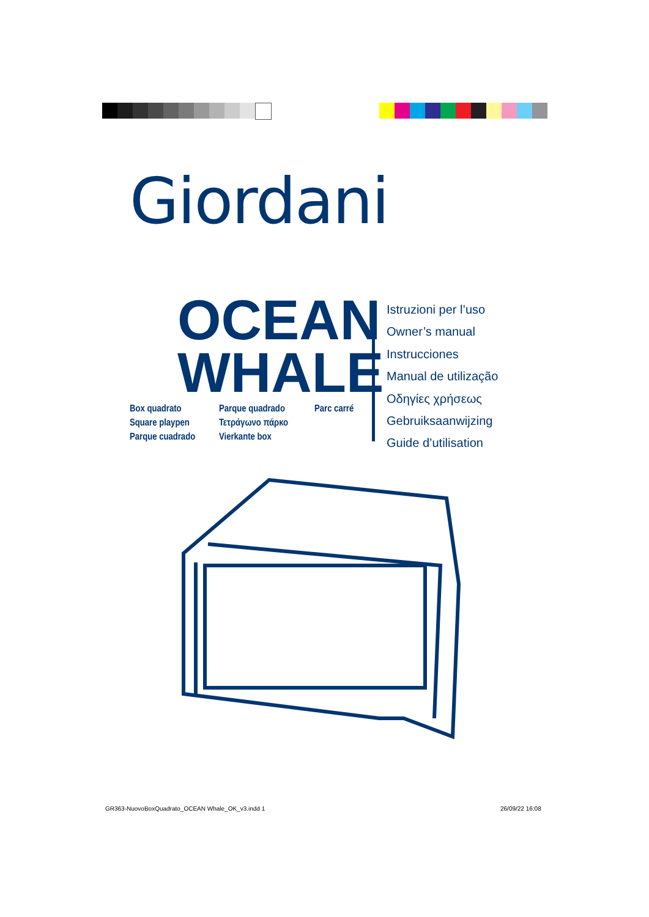Giordani
OCEAN WHALE
Box quadrato
Parque quadrado
Parc carré
Square playpen
Τετράγωνο πάρκο
Parque cuadrado
Vierkante box
Istruzioni per l’uso
Owner’s manual
Instrucciones
Manual de utilização
Οδηγίες χρήσεως
Gebruiksaanwijzing
Guide d’utilisation
GR363-NuovoBoxQuadrato_OCEAN Whale_OK_v3.indd 1
26/09/22 16:08